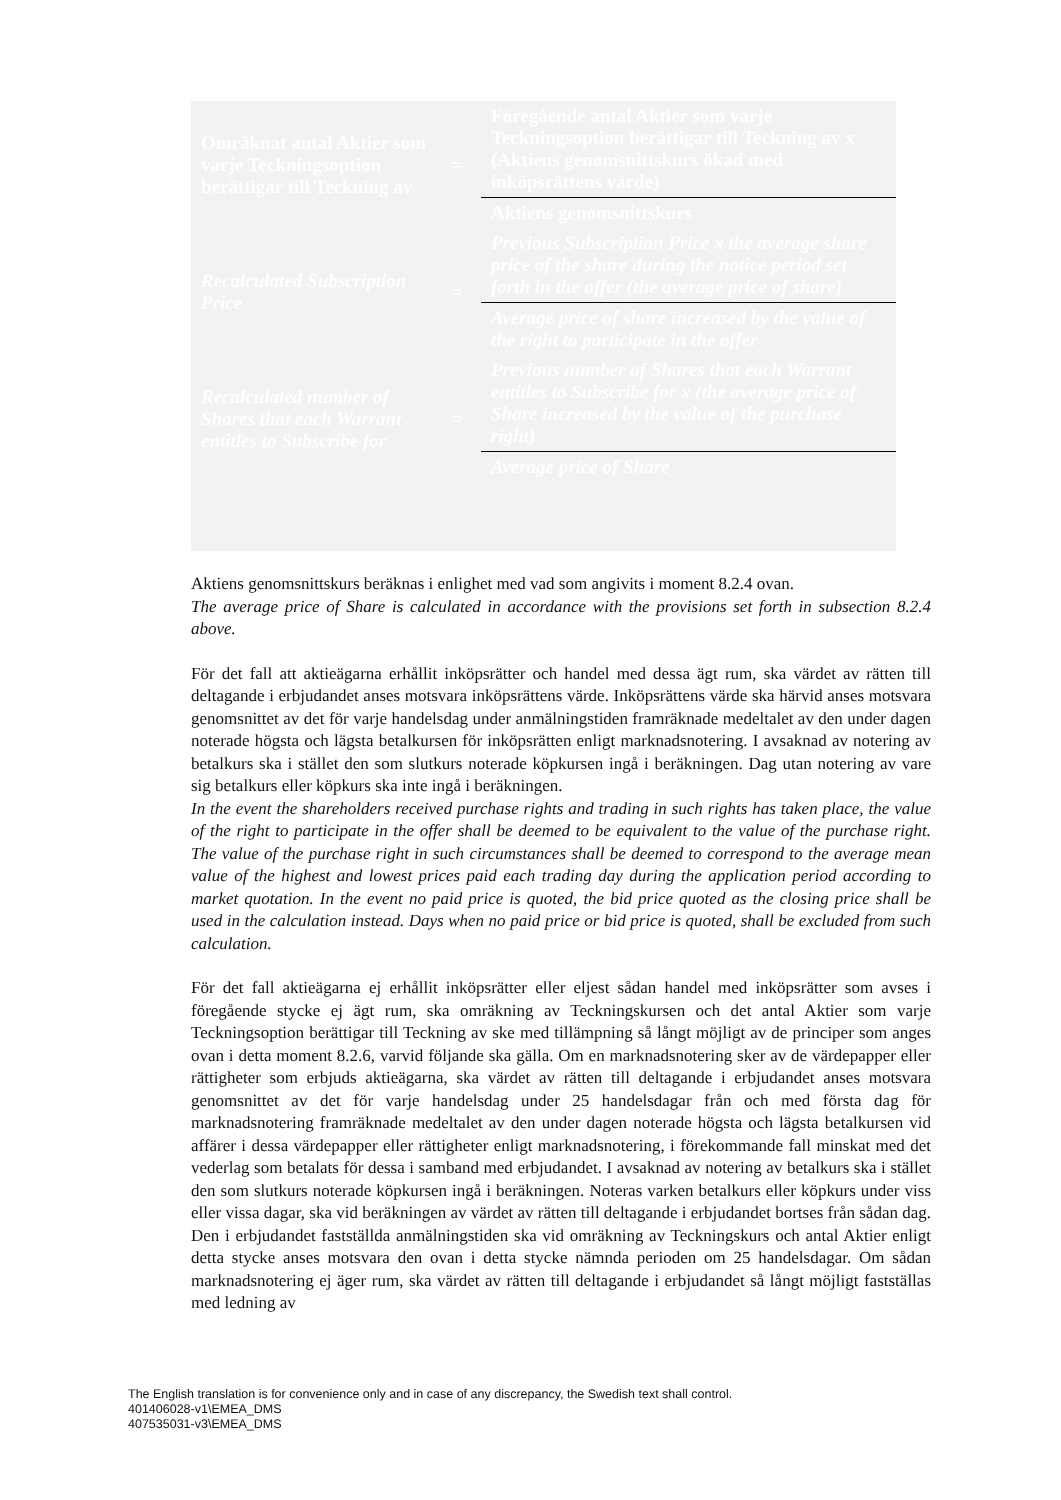| Omräknat antal Aktier som varje Teckningsoption berättigar till Teckning av | = | Föregående antal Aktier som varje Teckningsoption berättigar till Teckning av x (Aktiens genomsnittskurs ökad med inköpsrättens värde) |
| | | Aktiens genomsnittskurs |
| Recalculated Subscription Price | = | Previous Subscription Price x the average share price of the share during the notice period set forth in the offer (the average price of share) |
| | | Average price of share increased by the value of the right to participate in the offer |
| Recalculated number of Shares that each Warrant entitles to Subscribe for | = | Previous number of Shares that each Warrant entitles to Subscribe for x (the average price of Share increased by the value of the purchase right) |
| | | Average price of Share |
Aktiens genomsnittskurs beräknas i enlighet med vad som angivits i moment 8.2.4 ovan.
The average price of Share is calculated in accordance with the provisions set forth in subsection 8.2.4 above.
För det fall att aktieägarna erhållit inköpsrätter och handel med dessa ägt rum, ska värdet av rätten till deltagande i erbjudandet anses motsvara inköpsrättens värde. Inköpsrättens värde ska härvid anses motsvara genomsnittet av det för varje handelsdag under anmälningstiden framräknade medeltalet av den under dagen noterade högsta och lägsta betalkursen för inköpsrätten enligt marknadsnotering. I avsaknad av notering av betalkurs ska i stället den som slutkurs noterade köpkursen ingå i beräkningen. Dag utan notering av vare sig betalkurs eller köpkurs ska inte ingå i beräkningen.
In the event the shareholders received purchase rights and trading in such rights has taken place, the value of the right to participate in the offer shall be deemed to be equivalent to the value of the purchase right. The value of the purchase right in such circumstances shall be deemed to correspond to the average mean value of the highest and lowest prices paid each trading day during the application period according to market quotation. In the event no paid price is quoted, the bid price quoted as the closing price shall be used in the calculation instead. Days when no paid price or bid price is quoted, shall be excluded from such calculation.
För det fall aktieägarna ej erhållit inköpsrätter eller eljest sådan handel med inköpsrätter som avses i föregående stycke ej ägt rum, ska omräkning av Teckningskursen och det antal Aktier som varje Teckningsoption berättigar till Teckning av ske med tillämpning så långt möjligt av de principer som anges ovan i detta moment 8.2.6, varvid följande ska gälla. Om en marknadsnotering sker av de värdepapper eller rättigheter som erbjuds aktieägarna, ska värdet av rätten till deltagande i erbjudandet anses motsvara genomsnittet av det för varje handelsdag under 25 handelsdagar från och med första dag för marknadsnotering framräknade medeltalet av den under dagen noterade högsta och lägsta betalkursen vid affärer i dessa värdepapper eller rättigheter enligt marknadsnotering, i förekommande fall minskat med det vederlag som betalats för dessa i samband med erbjudandet. I avsaknad av notering av betalkurs ska i stället den som slutkurs noterade köpkursen ingå i beräkningen. Noteras varken betalkurs eller köpkurs under viss eller vissa dagar, ska vid beräkningen av värdet av rätten till deltagande i erbjudandet bortses från sådan dag. Den i erbjudandet fastställda anmälningstiden ska vid omräkning av Teckningskurs och antal Aktier enligt detta stycke anses motsvara den ovan i detta stycke nämnda perioden om 25 handelsdagar. Om sådan marknadsnotering ej äger rum, ska värdet av rätten till deltagande i erbjudandet så långt möjligt fastställas med ledning av
The English translation is for convenience only and in case of any discrepancy, the Swedish text shall control.
401406028-v1\EMEA_DMS
407535031-v3\EMEA_DMS